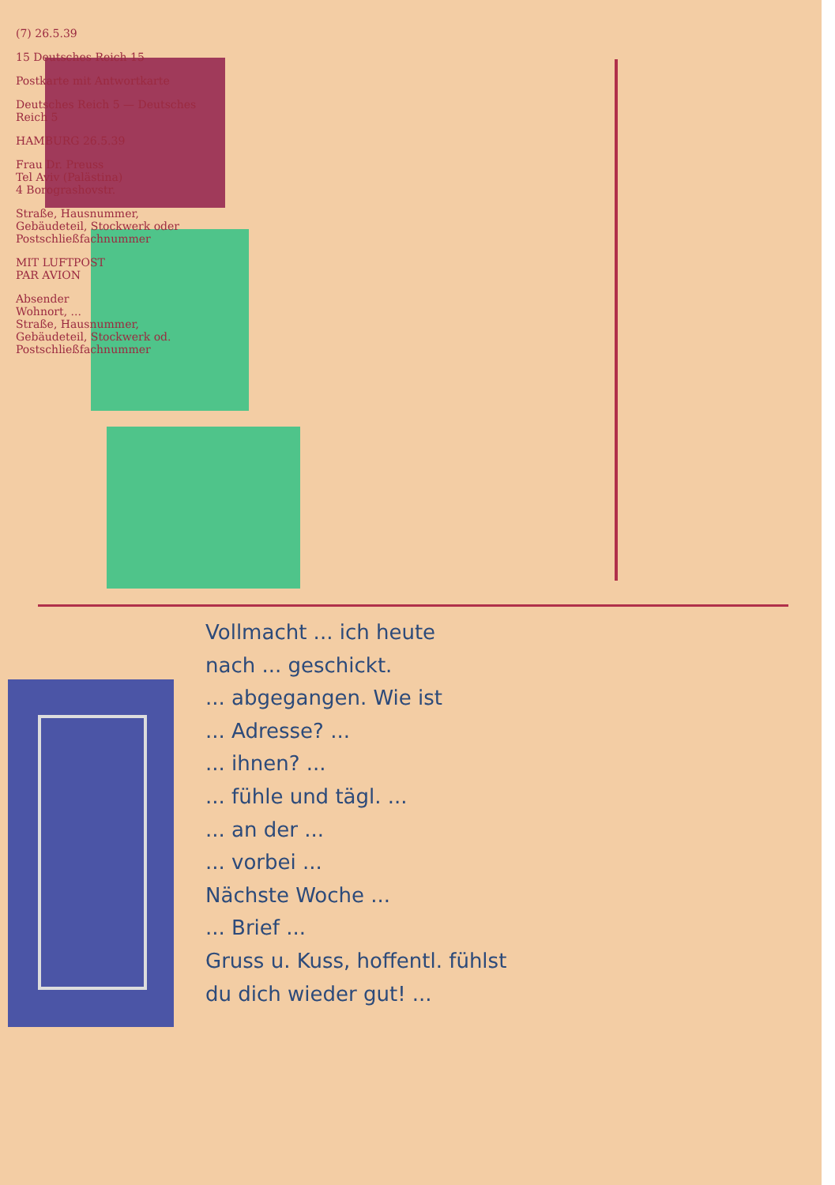(7) 26.5.39
15 Deutsches Reich 15
Postkarte mit Antwortkarte
Deutsches Reich 5 — Deutsches Reich 5
HAMBURG 26.5.39
Frau Dr. Preuss
Tel Aviv (Palästina)
4 Borograshovstr.
Straße, Hausnummer, Gebäudeteil, Stockwerk oder Postschließfachnummer
MIT LUFTPOST
PAR AVION
Absender
Wohnort, ...
Straße, Hausnummer, Gebäudeteil, Stockwerk od. Postschließfachnummer
Vollmacht ... ich heute
nach ... geschickt.
... abgegangen. Wie ist
... Adresse? ...
... ihnen? ...
... fühle und tägl. ...
... an der ...
... vorbei ...
Nächste Woche ...
... Brief ...
Gruss u. Kuss, hoffentl. fühlst
du dich wieder gut! ...